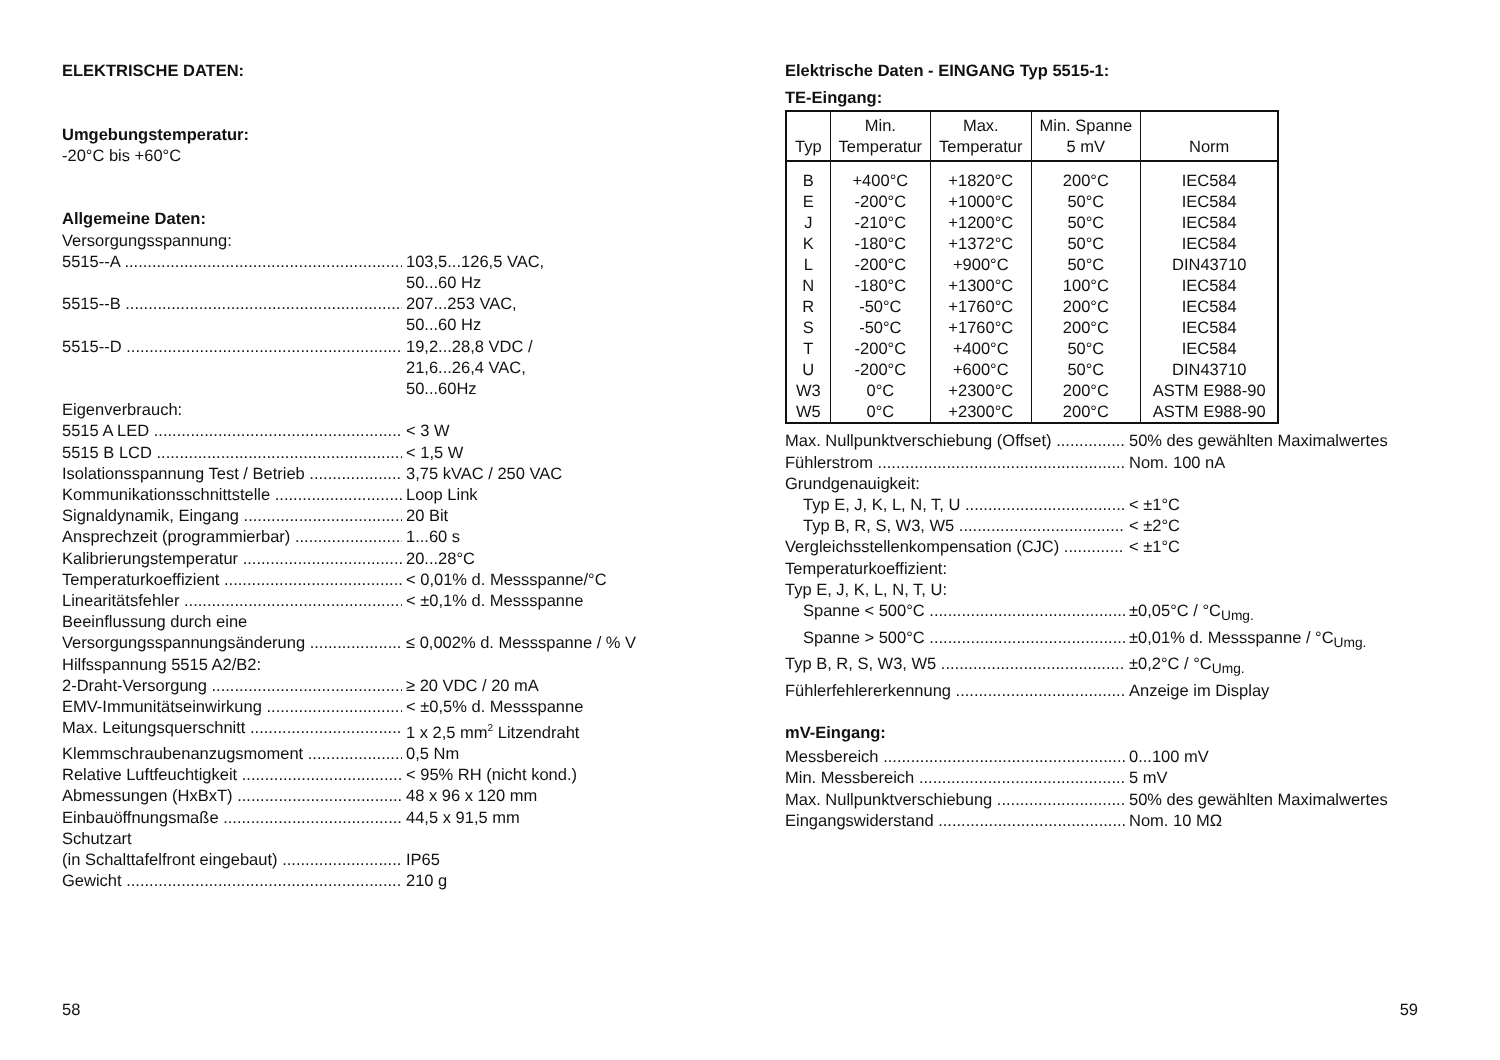ELEKTRISCHE DATEN:
Umgebungstemperatur:
-20°C bis +60°C
Allgemeine Daten:
Versorgungsspannung:
5515--A 103,5...126,5 VAC,
50...60 Hz
5515--B 207...253 VAC,
50...60 Hz
5515--D 19,2...28,8 VDC /
21,6...26,4 VAC,
50...60Hz
Eigenverbrauch:
5515 A LED < 3 W
5515 B LCD < 1,5 W
Isolationsspannung Test / Betrieb 3,75 kVAC / 250 VAC
Kommunikationsschnittstelle Loop Link
Signaldynamik, Eingang 20 Bit
Ansprechzeit (programmierbar) 1...60 s
Kalibrierungstemperatur 20...28°C
Temperaturkoeffizient < 0,01% d. Messspanne/°C
Linearitätsfehler < ±0,1% d. Messspanne
Beeinflussung durch eine
Versorgungsspannungsänderung ≤ 0,002% d. Messspanne / % V
Hilfsspannung 5515 A2/B2:
2-Draht-Versorgung ≥ 20 VDC / 20 mA
EMV-Immunitätseinwirkung < ±0,5% d. Messspanne
Max. Leitungsquerschnitt 1 x 2,5 mm<sup>2</sup> Litzendraht
Klemmschraubenanzugsmoment 0,5 Nm
Relative Luftfeuchtigkeit < 95% RH (nicht kond.)
Abmessungen (HxBxT) 48 x 96 x 120 mm
Einbauöffnungsmaße 44,5 x 91,5 mm
Schutzart
(in Schalttafelfront eingebaut) IP65
Gewicht 210 g
58
Elektrische Daten - EINGANG Typ 5515-1:
TE-Eingang:
| Typ | Min. Temperatur | Max. Temperatur | Min. Spanne 5 mV | Norm |
| --- | --- | --- | --- | --- |
| B E J K L N R S T U W3 W5 | +400°C -200°C -210°C -180°C -200°C -180°C -50°C -50°C -200°C -200°C 0°C 0°C | +1820°C +1000°C +1200°C +1372°C +900°C +1300°C +1760°C +1760°C +400°C +600°C +2300°C +2300°C | 200°C 50°C 50°C 50°C 50°C 100°C 200°C 200°C 50°C 50°C 200°C 200°C | IEC584 IEC584 IEC584 IEC584 DIN43710 IEC584 IEC584 IEC584 IEC584 DIN43710 ASTM E988-90 ASTM E988-90 |
Max. Nullpunktverschiebung (Offset) 50% des gewählten Maximalwertes
Fühlerstrom Nom. 100 nA
Grundgenauigkeit:
Typ E, J, K, L, N, T, U < ±1°C
Typ B, R, S, W3, W5 < ±2°C
Vergleichsstellenkompensation (CJC) < ±1°C
Temperaturkoeffizient:
Typ E, J, K, L, N, T, U:
Spanne < 500°C ±0,05°C / °C<sub>Umg.</sub>
Spanne > 500°C ±0,01% d. Messspanne / °C<sub>Umg.</sub>
Typ B, R, S, W3, W5 ±0,2°C / °C<sub>Umg.</sub>
Fühlerfehlererkennung Anzeige im Display
mV-Eingang:
Messbereich 0...100 mV
Min. Messbereich 5 mV
Max. Nullpunktverschiebung 50% des gewählten Maximalwertes
Eingangswiderstand Nom. 10 MΩ
59